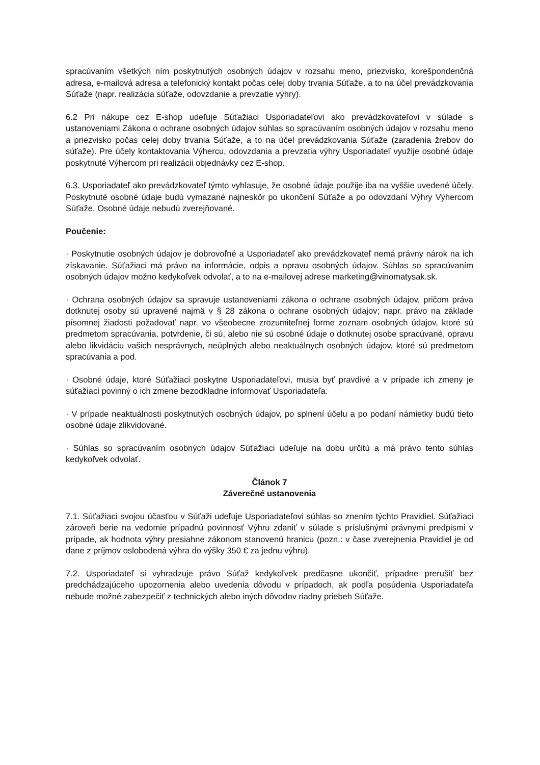spracúvaním všetkých ním poskytnutých osobných údajov v rozsahu meno, priezvisko, korešpondenčná adresa, e-mailová adresa a telefonický kontakt počas celej doby trvania Súťaže, a to na účel prevádzkovania Súťaže (napr. realizácia súťaže, odovzdanie a prevzatie výhry).
6.2 Pri nákupe cez E-shop udeľuje Súťažiaci Usporiadateľovi ako prevádzkovateľovi v súlade s ustanoveniami Zákona o ochrane osobných údajov súhlas so spracúvaním osobných údajov v rozsahu meno a priezvisko počas celej doby trvania Súťaže, a to na účel prevádzkovania Súťaže (zaradenia žrebov do súťaže). Pre účely kontaktovania Výhercu, odovzdania a prevzatia výhry Usporiadateľ využije osobné údaje poskytnuté Výhercom pri realizácii objednávky cez E-shop.
6.3. Usporiadateľ ako prevádzkovateľ týmto vyhlasuje, že osobné údaje použije iba na vyššie uvedené účely. Poskytnuté osobné údaje budú vymazané najneskôr po ukončení Súťaže a po odovzdaní Výhry Výhercom Súťaže. Osobné údaje nebudú zverejňované.
Poučenie:
· Poskytnutie osobných údajov je dobrovoľné a Usporiadateľ ako prevádzkovateľ nemá právny nárok na ich získavanie. Súťažiaci má právo na informácie, odpis a opravu osobných údajov. Súhlas so spracúvaním osobných údajov možno kedykoľvek odvolať, a to na e-mailovej adrese marketing@vinomatysak.sk.
· Ochrana osobných údajov sa spravuje ustanoveniami zákona o ochrane osobných údajov, pričom práva dotknutej osoby sú upravené najmä v § 28 zákona o ochrane osobných údajov; napr. právo na základe písomnej žiadosti požadovať napr. vo všeobecne zrozumiteľnej forme zoznam osobných údajov, ktoré sú predmetom spracúvania, potvrdenie, či sú, alebo nie sú osobné údaje o dotknutej osobe spracúvané, opravu alebo likvidáciu vašich nesprávnych, neúplných alebo neaktuálnych osobných údajov, ktoré sú predmetom spracúvania a pod.
· Osobné údaje, ktoré Súťažiaci poskytne Usporiadateľovi, musia byť pravdivé a v prípade ich zmeny je súťažiaci povinný o ich zmene bezodkladne informovať Usporiadateľa.
· V prípade neaktuálnosti poskytnutých osobných údajov, po splnení účelu a po podaní námietky budú tieto osobné údaje zlikvidované.
· Súhlas so spracúvaním osobných údajov Súťažiaci udeľuje na dobu určitú a má právo tento súhlas kedykoľvek odvolať.
Článok 7
Záverečné ustanovenia
7.1. Súťažiaci svojou účasťou v Súťaži udeľuje Usporiadateľovi súhlas so znením týchto Pravidiel. Súťažiaci zároveň berie na vedomie prípadnú povinnosť Výhru zdaniť v súlade s príslušnými právnymi predpismi v prípade, ak hodnota výhry presiahne zákonom stanovenú hranicu (pozn.: v čase zverejnenia Pravidiel je od dane z príjmov oslobodená výhra do výšky 350 € za jednu výhru).
7.2. Usporiadateľ si vyhradzuje právo Súťaž kedykoľvek predčasne ukončiť, prípadne prerušiť bez predchádzajúceho upozornenia alebo uvedenia dôvodu v prípadoch, ak podľa posúdenia Usporiadateľa nebude možné zabezpečiť z technických alebo iných dôvodov riadny priebeh Súťaže.